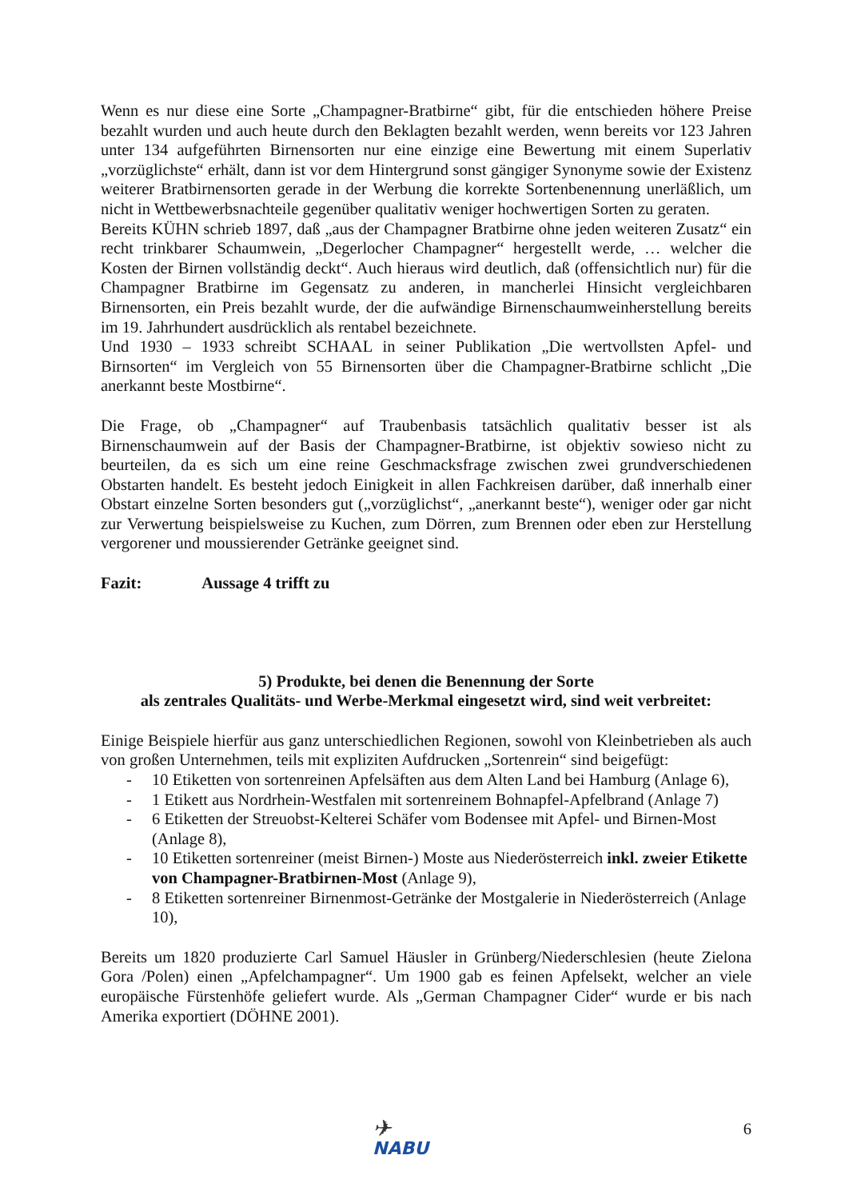Wenn es nur diese eine Sorte „Champagner-Bratbirne“ gibt, für die entschieden höhere Preise bezahlt wurden und auch heute durch den Beklagten bezahlt werden, wenn bereits vor 123 Jahren unter 134 aufgeführten Birnensorten nur eine einzige eine Bewertung mit einem Superlativ „vorzüglichste“ erhält, dann ist vor dem Hintergrund sonst gängiger Synonyme sowie der Existenz weiterer Bratbirnensorten gerade in der Werbung die korrekte Sortenbenennung unerläßlich, um nicht in Wettbewerbsnachteile gegenüber qualitativ weniger hochwertigen Sorten zu geraten.
Bereits KÜHN schrieb 1897, daß „aus der Champagner Bratbirne ohne jeden weiteren Zusatz“ ein recht trinkbarer Schaumwein, „Degerlocher Champagner“ hergestellt werde, … welcher die Kosten der Birnen vollständig deckt“. Auch hieraus wird deutlich, daß (offensichtlich nur) für die Champagner Bratbirne im Gegensatz zu anderen, in mancherlei Hinsicht vergleichbaren Birnensorten, ein Preis bezahlt wurde, der die aufwändige Birnenschaumweinherstellung bereits im 19. Jahrhundert ausdrücklich als rentabel bezeichnete.
Und 1930 – 1933 schreibt SCHAAL in seiner Publikation „Die wertvollsten Apfel- und Birnsorten“ im Vergleich von 55 Birnensorten über die Champagner-Bratbirne schlicht „Die anerkannt beste Mostbirne“.
Die Frage, ob „Champagner“ auf Traubenbasis tatsächlich qualitativ besser ist als Birnenschaumwein auf der Basis der Champagner-Bratbirne, ist objektiv sowieso nicht zu beurteilen, da es sich um eine reine Geschmacksfrage zwischen zwei grundverschiedenen Obstarten handelt. Es besteht jedoch Einigkeit in allen Fachkreisen darüber, daß innerhalb einer Obstart einzelne Sorten besonders gut („vorzüglichst“, „anerkannt beste“), weniger oder gar nicht zur Verwertung beispielsweise zu Kuchen, zum Dörren, zum Brennen oder eben zur Herstellung vergorener und moussierender Getränke geeignet sind.
Fazit: Aussage 4 trifft zu
5) Produkte, bei denen die Benennung der Sorte
als zentrales Qualitäts- und Werbe-Merkmal eingesetzt wird, sind weit verbreitet:
Einige Beispiele hierfür aus ganz unterschiedlichen Regionen, sowohl von Kleinbetrieben als auch von großen Unternehmen, teils mit expliziten Aufdrucken „Sortenrein“ sind beigefügt:
- 10 Etiketten von sortenreinen Apfelsäften aus dem Alten Land bei Hamburg (Anlage 6),
- 1 Etikett aus Nordrhein-Westfalen mit sortenreinem Bohnapfel-Apfelbrand (Anlage 7)
- 6 Etiketten der Streuobst-Kelterei Schäfer vom Bodensee mit Apfel- und Birnen-Most (Anlage 8),
- 10 Etiketten sortenreiner (meist Birnen-) Moste aus Niederösterreich inkl. zweier Etikette von Champagner-Bratbirnen-Most (Anlage 9),
- 8 Etiketten sortenreiner Birnenmost-Getränke der Mostgalerie in Niederösterreich (Anlage 10),
Bereits um 1820 produzierte Carl Samuel Häusler in Grünberg/Niederschlesien (heute Zielona Gora /Polen) einen „Apfelchampagner“. Um 1900 gab es feinen Apfelsekt, welcher an viele europäische Fürstenhöfe geliefert wurde. Als „German Champagner Cider“ wurde er bis nach Amerika exportiert (DÖHNE 2001).
✈
NABU
6